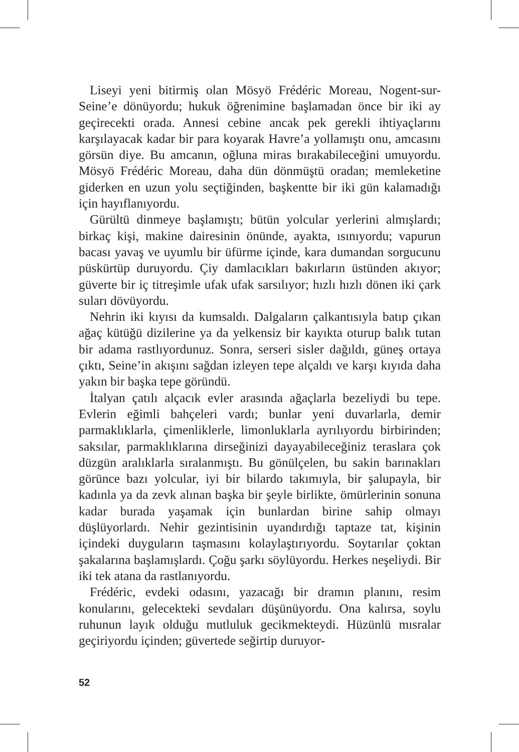Liseyi yeni bitirmiş olan Mösyö Frédéric Moreau, Nogent-sur-Seine’e dönüyordu; hukuk öğrenimine başlamadan önce bir iki ay geçirecekti orada. Annesi cebine ancak pek gerekli ihtiyaçlarını karşılayacak kadar bir para koyarak Havre’a yollamıştı onu, amcasını görsün diye. Bu amcanın, oğluna miras bırakabileceğini umuyordu. Mösyö Frédéric Moreau, daha dün dönmüştü oradan; memleketine giderken en uzun yolu seçtiğinden, başkentte bir iki gün kalamadığı için hayıflanıyordu.
Gürültü dinmeye başlamıştı; bütün yolcular yerlerini almışlardı; birkaç kişi, makine dairesinin önünde, ayakta, ısınıyordu; vapurun bacası yavaş ve uyumlu bir üfürme içinde, kara dumandan sorgucunu püskürtüp duruyordu. Çiy damlacıkları bakırların üstünden akıyor; güverte bir iç titreşimle ufak ufak sarsılıyor; hızlı hızlı dönen iki çark suları dövüyordu.
Nehrin iki kıyısı da kumsaldı. Dalgaların çalkantısıyla batıp çıkan ağaç kütüğü dizilerine ya da yelkensiz bir kayıkta oturup balık tutan bir adama rastlıyordunuz. Sonra, serseri sisler dağıldı, güneş ortaya çıktı, Seine’in akışını sağdan izleyen tepe alçaldı ve karşı kıyıda daha yakın bir başka tepe göründü.
İtalyan çatılı alçacık evler arasında ağaçlarla bezeliydi bu tepe. Evlerin eğimli bahçeleri vardı; bunlar yeni duvarlarla, demir parmaklıklarla, çimenliklerle, limonluklarla ayrılıyordu birbirinden; saksılar, parmaklıklarına dirseğinizi dayayabileceğiniz teraslara çok düzgün aralıklarla sıralanmıştı. Bu gönülçelen, bu sakin barınakları görünce bazı yolcular, iyi bir bilardo takımıyla, bir şalupayla, bir kadınla ya da zevk alınan başka bir şeyle birlikte, ömürlerinin sonuna kadar burada yaşamak için bunlardan birine sahip olmayı düşlüyorlardı. Nehir gezintisinin uyandırdığı taptaze tat, kişinin içindeki duyguların taşmasını kolaylaştırıyordu. Soytarılar çoktan şakalarına başlamışlardı. Çoğu şarkı söylüyordu. Herkes neşeliydi. Bir iki tek atana da rastlanıyordu.
Frédéric, evdeki odasını, yazacağı bir dramın planını, resim konularını, gelecekteki sevdaları düşünüyordu. Ona kalırsa, soylu ruhunun layık olduğu mutluluk gecikmekteydi. Hüzünlü mısralar geçiriyordu içinden; güvertede seğirtip duruyor-
52